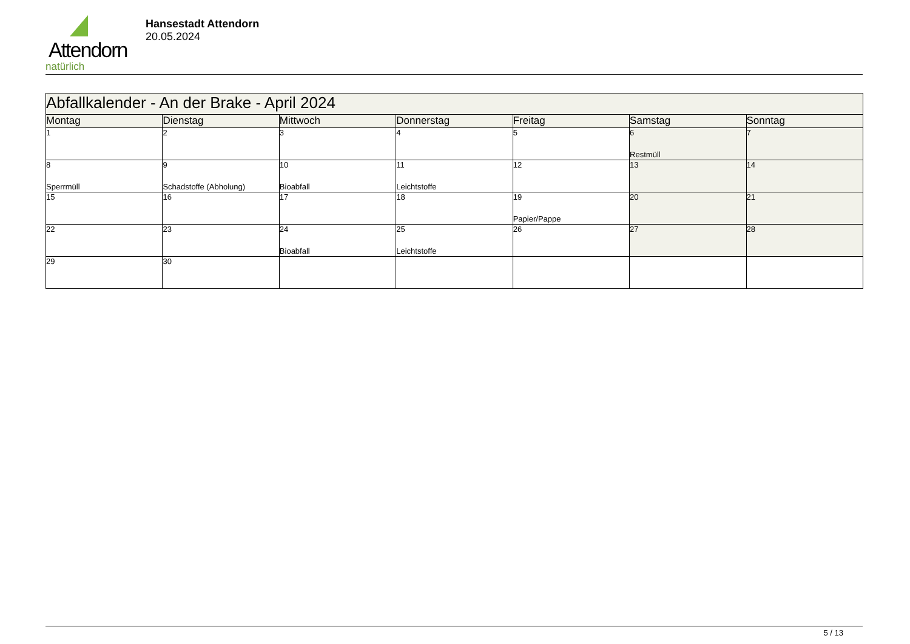Attendorn
natürlich
Hansestadt Attendorn
20.05.2024
| Abfallkalender - An der Brake - April 2024 | | | | | | |
| Montag | Dienstag | Mittwoch | Donnerstag | Freitag | Samstag | Sonntag |
| 1 | 2 | 3 | 4 | 5 | 6 Restmüll | 7 |
| 8 Sperrmüll | 9 Schadstoffe (Abholung) | 10 Bioabfall | 11 Leichtstoffe | 12 | 13 | 14 |
| 15 | 16 | 17 | 18 | 19 Papier/Pappe | 20 | 21 |
| 22 | 23 | 24 Bioabfall | 25 Leichtstoffe | 26 | 27 | 28 |
| 29 | 30 | | | | | |
5 / 13